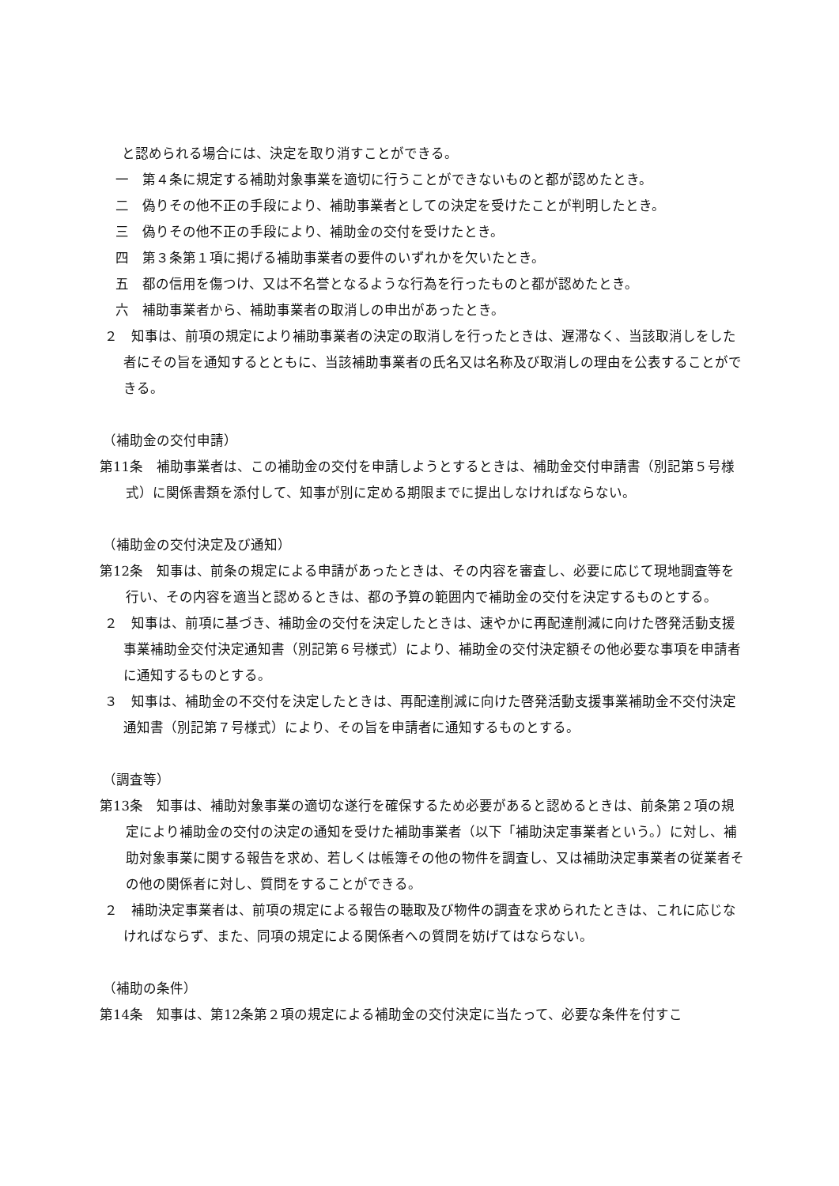と認められる場合には、決定を取り消すことができる。
一　第４条に規定する補助対象事業を適切に行うことができないものと都が認めたとき。
二　偽りその他不正の手段により、補助事業者としての決定を受けたことが判明したとき。
三　偽りその他不正の手段により、補助金の交付を受けたとき。
四　第３条第１項に掲げる補助事業者の要件のいずれかを欠いたとき。
五　都の信用を傷つけ、又は不名誉となるような行為を行ったものと都が認めたとき。
六　補助事業者から、補助事業者の取消しの申出があったとき。
２　知事は、前項の規定により補助事業者の決定の取消しを行ったときは、遅滞なく、当該取消しをした者にその旨を通知するとともに、当該補助事業者の氏名又は名称及び取消しの理由を公表することができる。
（補助金の交付申請）
第11条　補助事業者は、この補助金の交付を申請しようとするときは、補助金交付申請書（別記第５号様式）に関係書類を添付して、知事が別に定める期限までに提出しなければならない。
（補助金の交付決定及び通知）
第12条　知事は、前条の規定による申請があったときは、その内容を審査し、必要に応じて現地調査等を行い、その内容を適当と認めるときは、都の予算の範囲内で補助金の交付を決定するものとする。
２　知事は、前項に基づき、補助金の交付を決定したときは、速やかに再配達削減に向けた啓発活動支援事業補助金交付決定通知書（別記第６号様式）により、補助金の交付決定額その他必要な事項を申請者に通知するものとする。
３　知事は、補助金の不交付を決定したときは、再配達削減に向けた啓発活動支援事業補助金不交付決定通知書（別記第７号様式）により、その旨を申請者に通知するものとする。
（調査等）
第13条　知事は、補助対象事業の適切な遂行を確保するため必要があると認めるときは、前条第２項の規定により補助金の交付の決定の通知を受けた補助事業者（以下「補助決定事業者という。）に対し、補助対象事業に関する報告を求め、若しくは帳簿その他の物件を調査し、又は補助決定事業者の従業者その他の関係者に対し、質問をすることができる。
２　補助決定事業者は、前項の規定による報告の聴取及び物件の調査を求められたときは、これに応じなければならず、また、同項の規定による関係者への質問を妨げてはならない。
（補助の条件）
第14条　知事は、第12条第２項の規定による補助金の交付決定に当たって、必要な条件を付すこ